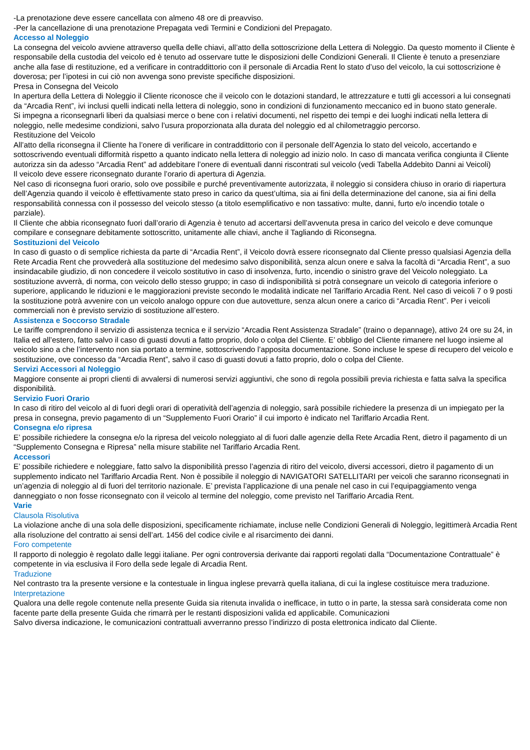-La prenotazione deve essere cancellata con almeno 48 ore di preavviso.
-Per la cancellazione di una prenotazione Prepagata vedi Termini e Condizioni del Prepagato.
Accesso al Noleggio
La consegna del veicolo avviene attraverso quella delle chiavi, all’atto della sottoscrizione della Lettera di Noleggio. Da questo momento il Cliente è responsabile della custodia del veicolo ed è tenuto ad osservare tutte le disposizioni delle Condizioni Generali. Il Cliente è tenuto a presenziare anche alla fase di restituzione, ed a verificare in contraddittorio con il personale di Arcadia Rent lo stato d’uso del veicolo, la cui sottoscrizione è doverosa; per l’ipotesi in cui ciò non avvenga sono previste specifiche disposizioni.
Presa in Consegna del Veicolo
In apertura della Lettera di Noleggio il Cliente riconosce che il veicolo con le dotazioni standard, le attrezzature e tutti gli accessori a lui consegnati da “Arcadia Rent”, ivi inclusi quelli indicati nella lettera di noleggio, sono in condizioni di funzionamento meccanico ed in buono stato generale.
Si impegna a riconsegnarli liberi da qualsiasi merce o bene con i relativi documenti, nel rispetto dei tempi e dei luoghi indicati nella lettera di noleggio, nelle medesime condizioni, salvo l’usura proporzionata alla durata del noleggio ed al chilometraggio percorso.
Restituzione del Veicolo
All’atto della riconsegna il Cliente ha l’onere di verificare in contraddittorio con il personale dell’Agenzia lo stato del veicolo, accertando e sottoscrivendo eventuali difformità rispetto a quanto indicato nella lettera di noleggio ad inizio nolo. In caso di mancata verifica congiunta il Cliente autorizza sin da adesso “Arcadia Rent” ad addebitare l’onere di eventuali danni riscontrati sul veicolo (vedi Tabella Addebito Danni ai Veicoli)
Il veicolo deve essere riconsegnato durante l’orario di apertura di Agenzia.
Nel caso di riconsegna fuori orario, solo ove possibile e purché preventivamente autorizzata, il noleggio si considera chiuso in orario di riapertura dell’Agenzia quando il veicolo è effettivamente stato preso in carico da quest’ultima, sia ai fini della determinazione del canone, sia ai fini della responsabilità connessa con il possesso del veicolo stesso (a titolo esemplificativo e non tassativo: multe, danni, furto e/o incendio totale o parziale).
Il Cliente che abbia riconsegnato fuori dall’orario di Agenzia è tenuto ad accertarsi dell’avvenuta presa in carico del veicolo e deve comunque compilare e consegnare debitamente sottoscritto, unitamente alle chiavi, anche il Tagliando di Riconsegna.
Sostituzioni del Veicolo
In caso di guasto o di semplice richiesta da parte di “Arcadia Rent”, il Veicolo dovrà essere riconsegnato dal Cliente presso qualsiasi Agenzia della Rete Arcadia Rent che provvederà alla sostituzione del medesimo salvo disponibilità, senza alcun onere e salva la facoltà di “Arcadia Rent”, a suo insindacabile giudizio, di non concedere il veicolo sostitutivo in caso di insolvenza, furto, incendio o sinistro grave del Veicolo noleggiato. La sostituzione avverrà, di norma, con veicolo dello stesso gruppo; in caso di indisponibilità si potrà consegnare un veicolo di categoria inferiore o superiore, applicando le riduzioni e le maggiorazioni previste secondo le modalità indicate nel Tariffario Arcadia Rent. Nel caso di veicoli 7 o 9 posti la sostituzione potrà avvenire con un veicolo analogo oppure con due autovetture, senza alcun onere a carico di “Arcadia Rent”. Per i veicoli commerciali non è previsto servizio di sostituzione all’estero.
Assistenza e Soccorso Stradale
Le tariffe comprendono il servizio di assistenza tecnica e il servizio “Arcadia Rent Assistenza Stradale” (traino o depannage), attivo 24 ore su 24, in Italia ed all’estero, fatto salvo il caso di guasti dovuti a fatto proprio, dolo o colpa del Cliente. E’ obbligo del Cliente rimanere nel luogo insieme al veicolo sino a che l’intervento non sia portato a termine, sottoscrivendo l’apposita documentazione. Sono incluse le spese di recupero del veicolo e sostituzione, ove concesso da “Arcadia Rent”, salvo il caso di guasti dovuti a fatto proprio, dolo o colpa del Cliente.
Servizi Accessori al Noleggio
Maggiore consente ai propri clienti di avvalersi di numerosi servizi aggiuntivi, che sono di regola possibili previa richiesta e fatta salva la specifica disponibilità.
Servizio Fuori Orario
In caso di ritiro del veicolo al di fuori degli orari di operatività dell’agenzia di noleggio, sarà possibile richiedere la presenza di un impiegato per la presa in consegna, previo pagamento di un “Supplemento Fuori Orario” il cui importo è indicato nel Tariffario Arcadia Rent.
Consegna e/o ripresa
E’ possibile richiedere la consegna e/o la ripresa del veicolo noleggiato al di fuori dalle agenzie della Rete Arcadia Rent, dietro il pagamento di un “Supplemento Consegna e Ripresa” nella misure stabilite nel Tariffario Arcadia Rent.
Accessori
E’ possibile richiedere e noleggiare, fatto salvo la disponibilità presso l’agenzia di ritiro del veicolo, diversi accessori, dietro il pagamento di un supplemento indicato nel Tariffario Arcadia Rent. Non è possibile il noleggio di NAVIGATORI SATELLITARI per veicoli che saranno riconsegnati in un’agenzia di noleggio al di fuori del territorio nazionale. E’ prevista l’applicazione di una penale nel caso in cui l’equipaggiamento venga danneggiato o non fosse riconsegnato con il veicolo al termine del noleggio, come previsto nel Tariffario Arcadia Rent.
Varie
Clausola Risolutiva
La violazione anche di una sola delle disposizioni, specificamente richiamate, incluse nelle Condizioni Generali di Noleggio, legittimerà Arcadia Rent alla risoluzione del contratto ai sensi dell’art. 1456 del codice civile e al risarcimento dei danni.
Foro competente
Il rapporto di noleggio è regolato dalle leggi italiane. Per ogni controversia derivante dai rapporti regolati dalla “Documentazione Contrattuale” è competente in via esclusiva il Foro della sede legale di Arcadia Rent.
Traduzione
Nel contrasto tra la presente versione e la contestuale in lingua inglese prevarrà quella italiana, di cui la inglese costituisce mera traduzione.
Interpretazione
Qualora una delle regole contenute nella presente Guida sia ritenuta invalida o inefficace, in tutto o in parte, la stessa sarà considerata come non facente parte della presente Guida che rimarrà per le restanti disposizioni valida ed applicabile. Comunicazioni
Salvo diversa indicazione, le comunicazioni contrattuali avverranno presso l’indirizzo di posta elettronica indicato dal Cliente.